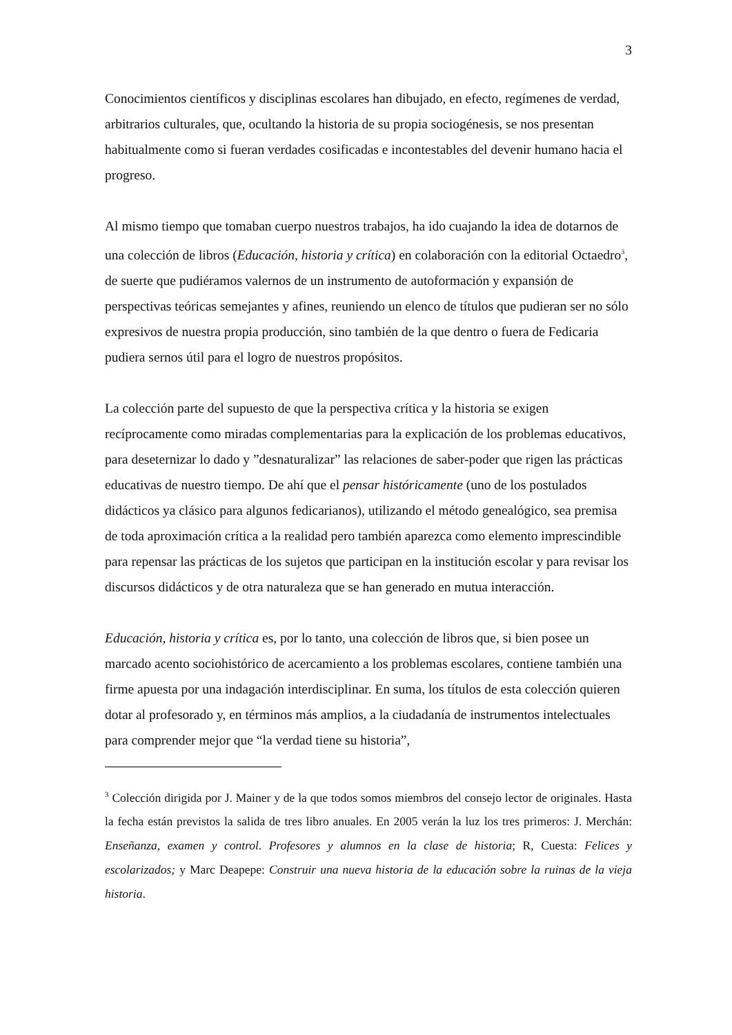3
Conocimientos científicos y disciplinas escolares han dibujado, en efecto, regímenes de verdad, arbitrarios culturales, que, ocultando la historia de su propia sociogénesis, se nos presentan habitualmente como si fueran verdades cosificadas e incontestables del devenir humano hacia el progreso.
Al mismo tiempo que tomaban cuerpo nuestros trabajos, ha ido cuajando la idea de dotarnos de una colección de libros (Educación, historia y crítica) en colaboración con la editorial Octaedro<sup>3</sup>, de suerte que pudiéramos valernos de un instrumento de autoformación y expansión de perspectivas teóricas semejantes y afines, reuniendo un elenco de títulos que pudieran ser no sólo expresivos de nuestra propia producción, sino también de la que dentro o fuera de Fedicaria pudiera sernos útil para el logro de nuestros propósitos.
La colección parte del supuesto de que la perspectiva crítica y la historia se exigen recíprocamente como miradas complementarias para la explicación de los problemas educativos, para deseternizar lo dado y ”desnaturalizar” las relaciones de saber-poder que rigen las prácticas educativas de nuestro tiempo. De ahí que el pensar históricamente (uno de los postulados didácticos ya clásico para algunos fedicarianos), utilizando el método genealógico, sea premisa de toda aproximación crítica a la realidad pero también aparezca como elemento imprescindible para repensar las prácticas de los sujetos que participan en la institución escolar y para revisar los discursos didácticos y de otra naturaleza que se han generado en mutua interacción.
Educación, historia y crítica es, por lo tanto, una colección de libros que, si bien posee un marcado acento sociohistórico de acercamiento a los problemas escolares, contiene también una firme apuesta por una indagación interdisciplinar. En suma, los títulos de esta colección quieren dotar al profesorado y, en términos más amplios, a la ciudadanía de instrumentos intelectuales para comprender mejor que “la verdad tiene su historia”,
<sup>3</sup> Colección dirigida por J. Mainer y de la que todos somos miembros del consejo lector de originales. Hasta la fecha están previstos la salida de tres libro anuales. En 2005 verán la luz los tres primeros: J. Merchán: Enseñanza, examen y control. Profesores y alumnos en la clase de historia; R, Cuesta: Felices y escolarizados; y Marc Deapepe: Construir una nueva historia de la educación sobre la ruinas de la vieja historia.